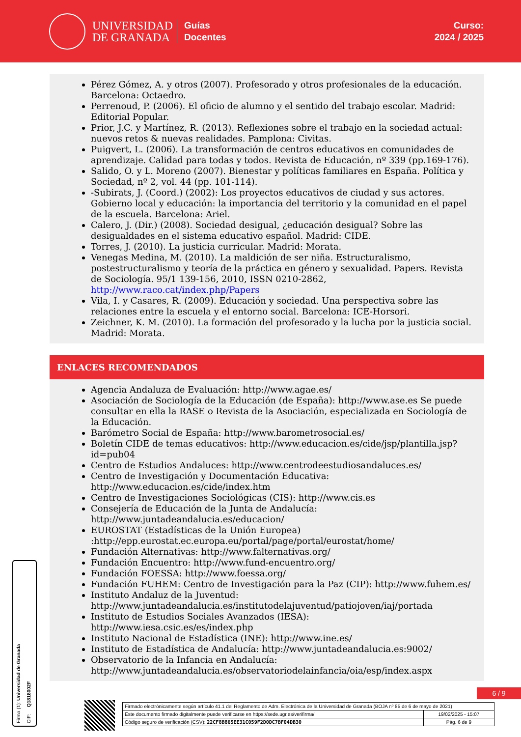UNIVERSIDAD
DE GRANADA
Guías
Docentes
Curso:
2024 / 2025
Pérez Gómez, A. y otros (2007). Profesorado y otros profesionales de la educación. Barcelona: Octaedro.
Perrenoud, P. (2006). El oficio de alumno y el sentido del trabajo escolar. Madrid: Editorial Popular.
Prior, J.C. y Martínez, R. (2013). Reflexiones sobre el trabajo en la sociedad actual: nuevos retos & nuevas realidades. Pamplona: Civitas.
Puigvert, L. (2006). La transformación de centros educativos en comunidades de aprendizaje. Calidad para todas y todos. Revista de Educación, nº 339 (pp.169-176).
Salido, O. y L. Moreno (2007). Bienestar y políticas familiares en España. Política y Sociedad, nº 2, vol. 44 (pp. 101-114).
-Subirats, J. (Coord.) (2002): Los proyectos educativos de ciudad y sus actores. Gobierno local y educación: la importancia del territorio y la comunidad en el papel de la escuela. Barcelona: Ariel.
Calero, J. (Dir.) (2008). Sociedad desigual, ¿educación desigual? Sobre las desigualdades en el sistema educativo español. Madrid: CIDE.
Torres, J. (2010). La justicia curricular. Madrid: Morata.
Venegas Medina, M. (2010). La maldición de ser niña. Estructuralismo, postestructuralismo y teoría de la práctica en género y sexualidad. Papers. Revista de Sociología. 95/1 139-156, 2010, ISSN 0210-2862, http://www.raco.cat/index.php/Papers
Vila, I. y Casares, R. (2009). Educación y sociedad. Una perspectiva sobre las relaciones entre la escuela y el entorno social. Barcelona: ICE-Horsori.
Zeichner, K. M. (2010). La formación del profesorado y la lucha por la justicia social. Madrid: Morata.
ENLACES RECOMENDADOS
Agencia Andaluza de Evaluación: http://www.agae.es/
Asociación de Sociología de la Educación (de España): http://www.ase.es Se puede consultar en ella la RASE o Revista de la Asociación, especializada en Sociología de la Educación.
Barómetro Social de España: http://www.barometrosocial.es/
Boletín CIDE de temas educativos: http://www.educacion.es/cide/jsp/plantilla.jsp?id=pub04
Centro de Estudios Andaluces: http://www.centrodeestudiosandaluces.es/
Centro de Investigación y Documentación Educativa: http://www.educacion.es/cide/index.htm
Centro de Investigaciones Sociológicas (CIS): http://www.cis.es
Consejería de Educación de la Junta de Andalucía: http://www.juntadeandalucia.es/educacion/
EUROSTAT (Estadísticas de la Unión Europea) :http://epp.eurostat.ec.europa.eu/portal/page/portal/eurostat/home/
Fundación Alternativas: http://www.falternativas.org/
Fundación Encuentro: http://www.fund-encuentro.org/
Fundación FOESSA: http://www.foessa.org/
Fundación FUHEM: Centro de Investigación para la Paz (CIP): http://www.fuhem.es/
Instituto Andaluz de la Juventud: http://www.juntadeandalucia.es/institutodelajuventud/patiojoven/iaj/portada
Instituto de Estudios Sociales Avanzados (IESA): http://www.iesa.csic.es/es/index.php
Instituto Nacional de Estadística (INE): http://www.ine.es/
Instituto de Estadística de Andalucía: http://www.juntadeandalucia.es:9002/
Observatorio de la Infancia en Andalucía: http://www.juntadeandalucia.es/observatoriodelainfancia/oia/esp/index.aspx
Firma (1): Universidad de Granada CIF: Q1818002F
6 / 9
| Firmado electrónicamente según artículo 41.1 del Reglamento de Adm. Electrónica de la Universidad de Granada (BOJA nº 85 de 6 de mayo de 2021) | |
| Este documento firmado digitalmente puede verificarse en https://sede.ugr.es/verifirma/ | 19/02/2025 - 15:07 |
| Código seguro de verificación (CSV): 22CF8B865EE31C059F2D0DC7BF04DB30 | Pág. 6 de 9 |